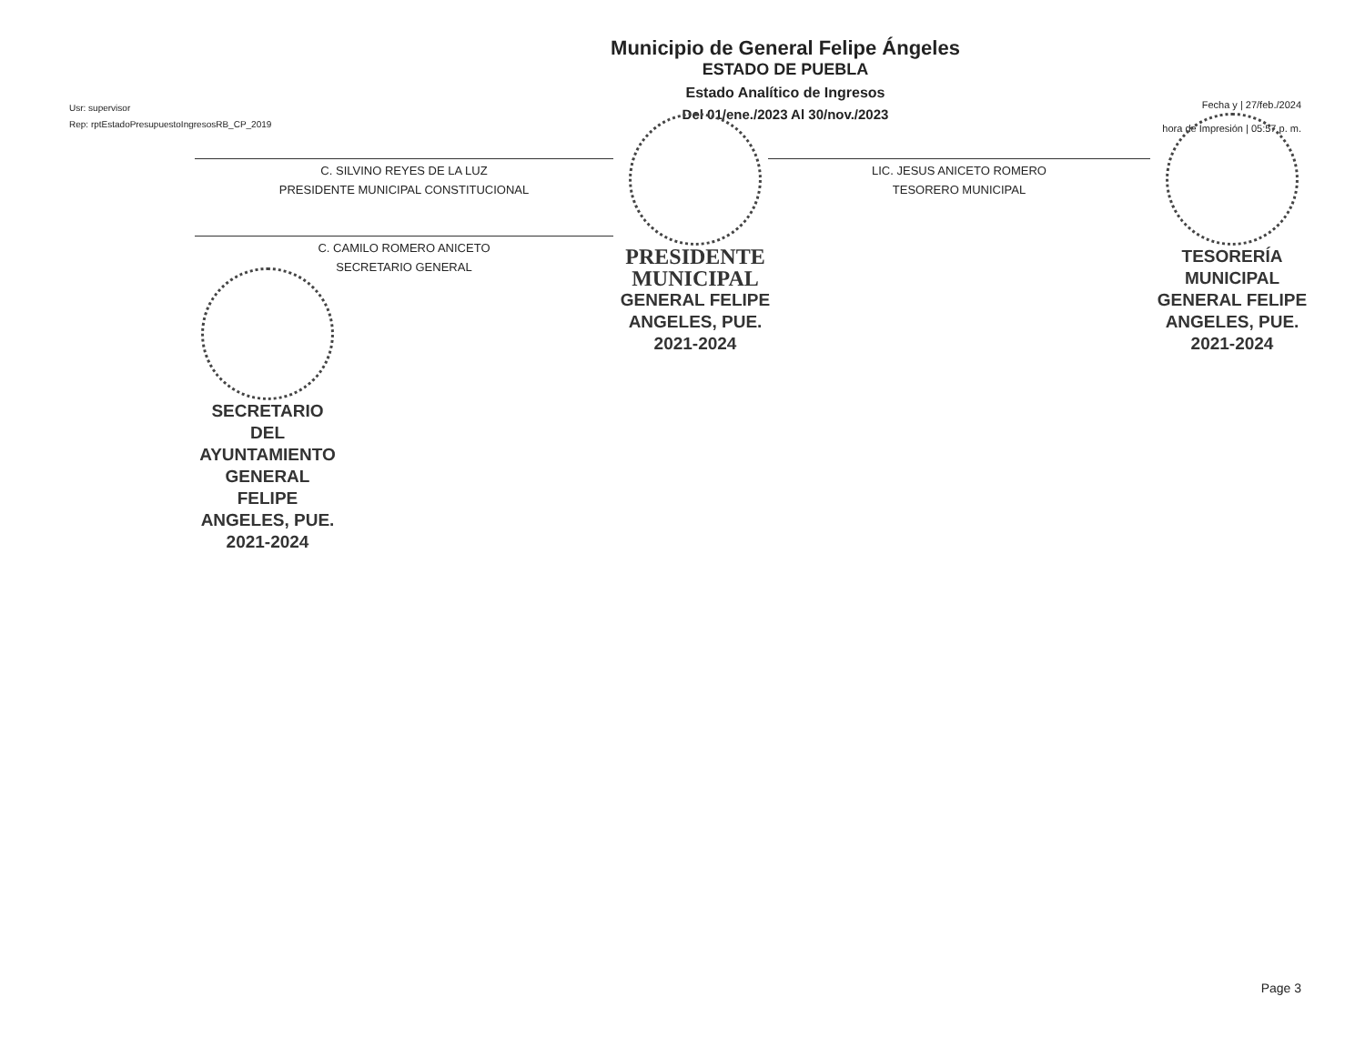Usr: supervisor
Rep: rptEstadoPresupuestoIngresosRB_CP_2019
Municipio de General Felipe Ángeles
ESTADO DE PUEBLA
Estado Analítico de Ingresos
Del 01/ene./2023 Al 30/nov./2023
Fecha y | 27/feb./2024
hora de Impresión | 05:57 p. m.
C. SILVINO REYES DE LA LUZ
PRESIDENTE MUNICIPAL CONSTITUCIONAL
C. CAMILO ROMERO ANICETO
SECRETARIO GENERAL
SECRETARIO DEL AYUNTAMIENTO GENERAL FELIPE ANGELES, PUE. 2021-2024
PRESIDENTE MUNICIPAL
GENERAL FELIPE ANGELES, PUE. 2021-2024
LIC. JESUS ANICETO ROMERO
TESORERO MUNICIPAL
TESORERÍA MUNICIPAL GENERAL FELIPE ANGELES, PUE. 2021-2024
Page 3